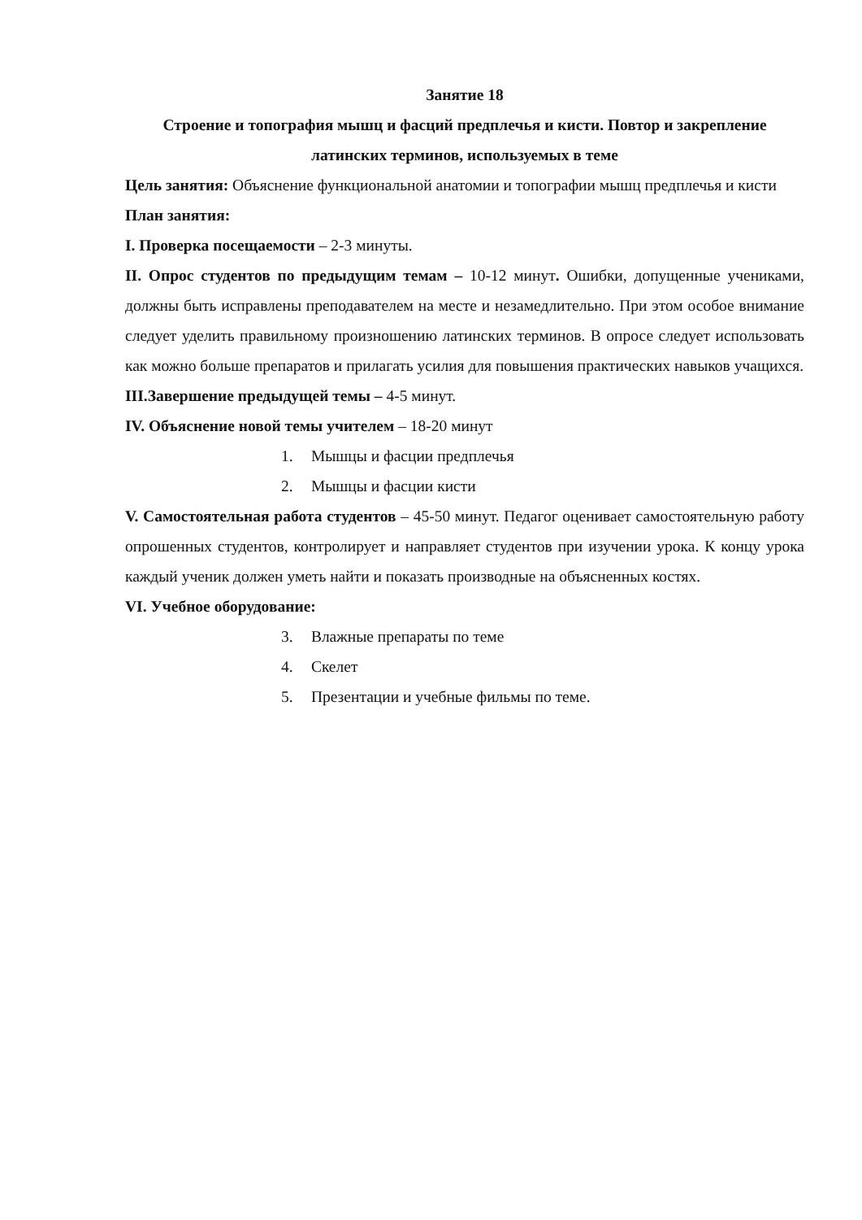Занятие 18
Строение и топография мышц и фасций предплечья и кисти. Повтор и закрепление латинских терминов, используемых в теме
Цель занятия: Объяснение функциональной анатомии и топографии мышц предплечья и кисти
План занятия:
I. Проверка посещаемости – 2-3 минуты.
II. Опрос студентов по предыдущим темам – 10-12 минут. Ошибки, допущенные учениками, должны быть исправлены преподавателем на месте и незамедлительно. При этом особое внимание следует уделить правильному произношению латинских терминов. В опросе следует использовать как можно больше препаратов и прилагать усилия для повышения практических навыков учащихся.
III.Завершение предыдущей темы – 4-5 минут.
IV. Объяснение новой темы учителем – 18-20 минут
1. Мышцы и фасции предплечья
2. Мышцы и фасции кисти
V. Самостоятельная работа студентов – 45-50 минут. Педагог оценивает самостоятельную работу опрошенных студентов, контролирует и направляет студентов при изучении урока. К концу урока каждый ученик должен уметь найти и показать производные на объясненных костях.
VI. Учебное оборудование:
3. Влажные препараты по теме
4. Скелет
5. Презентации и учебные фильмы по теме.